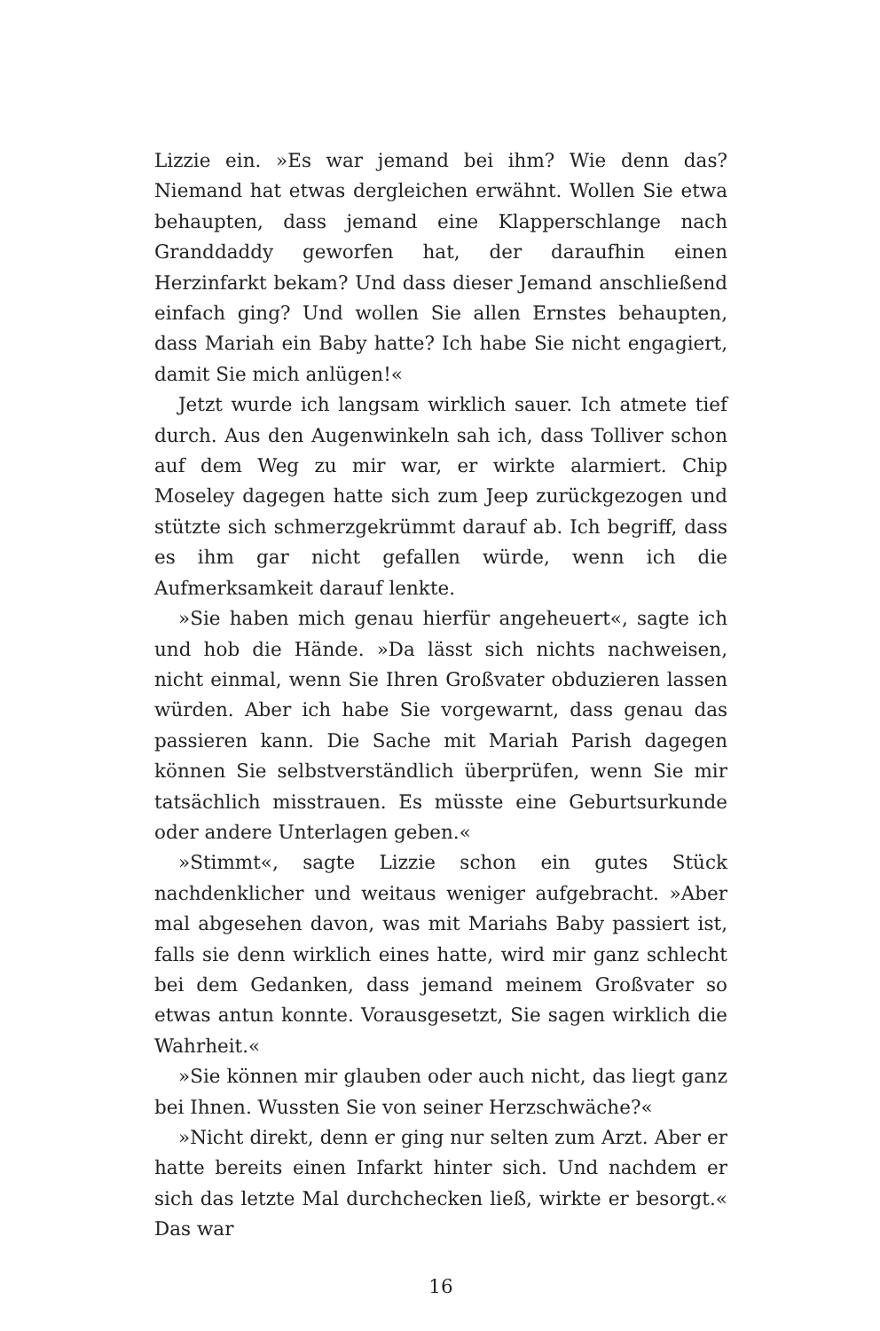Lizzie ein. »Es war jemand bei ihm? Wie denn das? Niemand hat etwas dergleichen erwähnt. Wollen Sie etwa behaupten, dass jemand eine Klapperschlange nach Granddaddy geworfen hat, der daraufhin einen Herzinfarkt bekam? Und dass dieser Jemand anschließend einfach ging? Und wollen Sie allen Ernstes behaupten, dass Mariah ein Baby hatte? Ich habe Sie nicht engagiert, damit Sie mich anlügen!«
Jetzt wurde ich langsam wirklich sauer. Ich atmete tief durch. Aus den Augenwinkeln sah ich, dass Tolliver schon auf dem Weg zu mir war, er wirkte alarmiert. Chip Moseley dagegen hatte sich zum Jeep zurückgezogen und stützte sich schmerzgekrümmt darauf ab. Ich begriff, dass es ihm gar nicht gefallen würde, wenn ich die Aufmerksamkeit darauf lenkte.
»Sie haben mich genau hierfür angeheuert«, sagte ich und hob die Hände. »Da lässt sich nichts nachweisen, nicht einmal, wenn Sie Ihren Großvater obduzieren lassen würden. Aber ich habe Sie vorgewarnt, dass genau das passieren kann. Die Sache mit Mariah Parish dagegen können Sie selbstverständlich überprüfen, wenn Sie mir tatsächlich misstrauen. Es müsste eine Geburtsurkunde oder andere Unterlagen geben.«
»Stimmt«, sagte Lizzie schon ein gutes Stück nachdenklicher und weitaus weniger aufgebracht. »Aber mal abgesehen davon, was mit Mariahs Baby passiert ist, falls sie denn wirklich eines hatte, wird mir ganz schlecht bei dem Gedanken, dass jemand meinem Großvater so etwas antun konnte. Vorausgesetzt, Sie sagen wirklich die Wahrheit.«
»Sie können mir glauben oder auch nicht, das liegt ganz bei Ihnen. Wussten Sie von seiner Herzschwäche?«
»Nicht direkt, denn er ging nur selten zum Arzt. Aber er hatte bereits einen Infarkt hinter sich. Und nachdem er sich das letzte Mal durchchecken ließ, wirkte er besorgt.« Das war
16